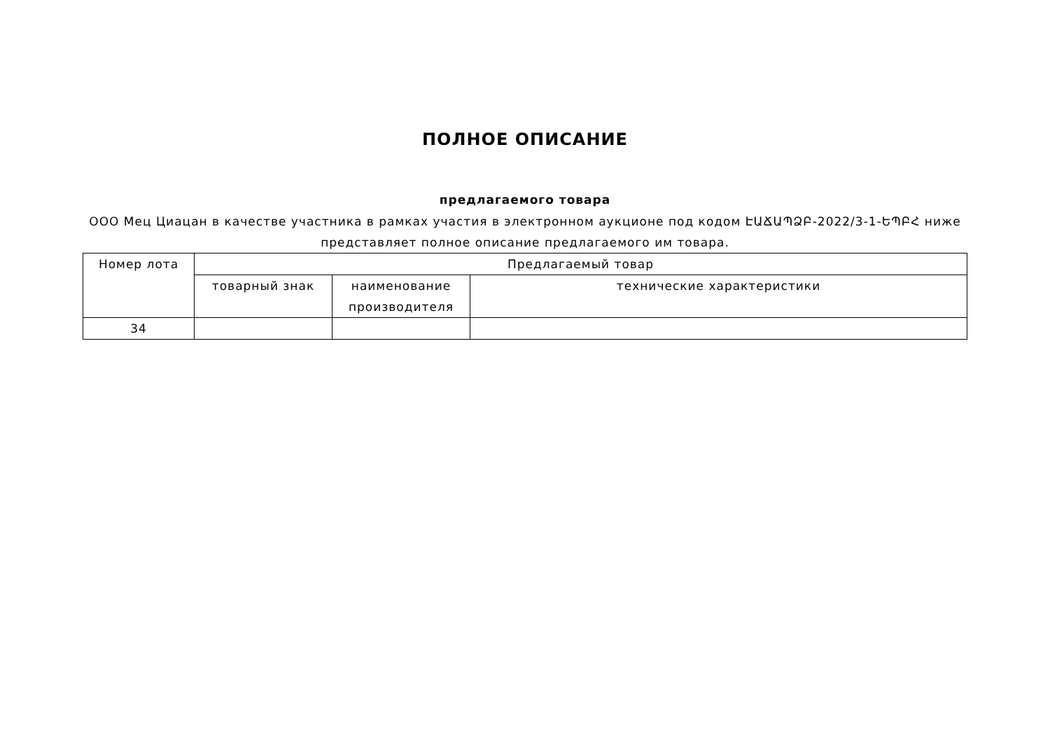ПОЛНОЕ ОПИСАНИЕ
предлагаемого товара
ООО Мец Циацан в качестве участника в рамках участия в электронном аукционе под кодом ԷԱՃԱՊՁԲ-2022/3-1-ԵՊԲՀ ниже представляет полное описание предлагаемого им товара.
| Номер лота | Предлагаемый товар | | |
| --- | --- | --- | --- |
| | товарный знак | наименование производителя | технические характеристики |
| 34 | | | |